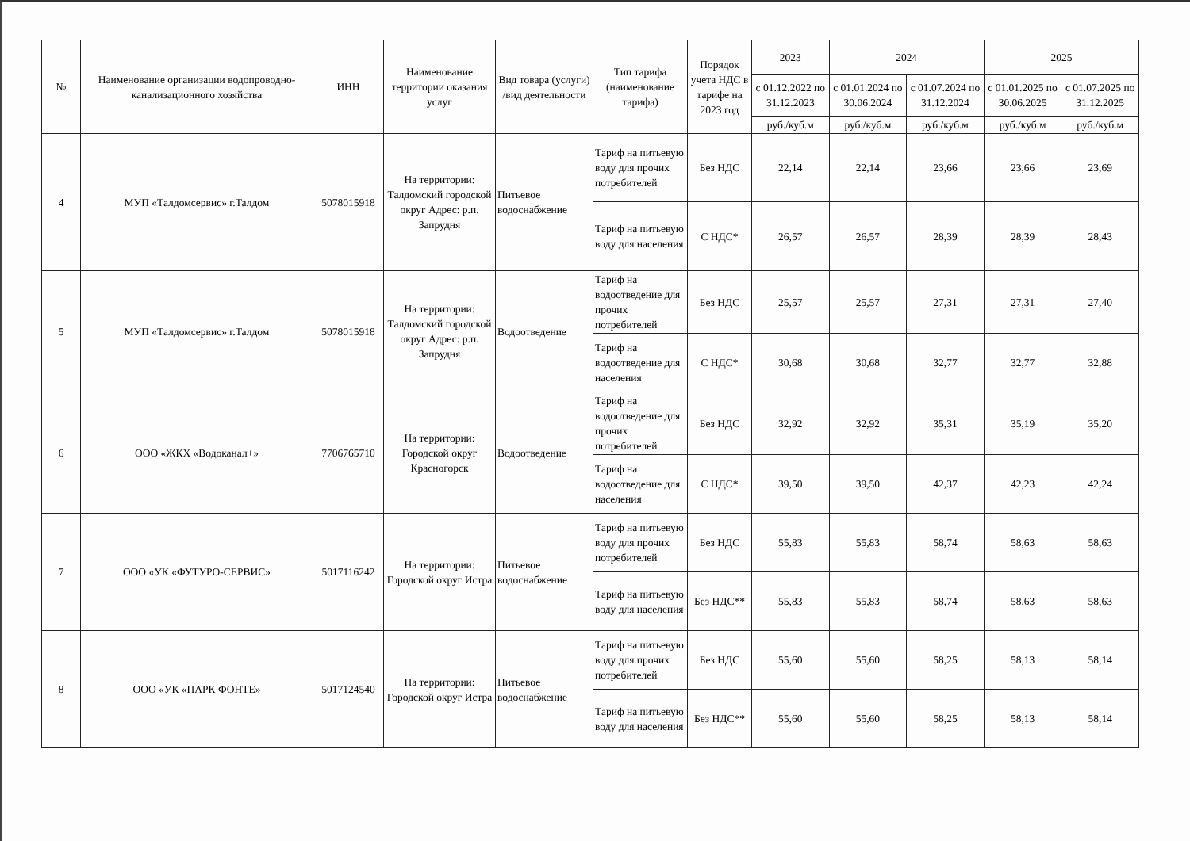| № | Наименование организации водопроводно-канализационного хозяйства | ИНН | Наименование территории оказания услуг | Вид товара (услуги) /вид деятельности | Тип тарифа (наименование тарифа) | Порядок учета НДС в тарифе на 2023 год | 2023 | 2024 | | 2025 | |
| --- | --- | --- | --- | --- | --- | --- | --- | --- | --- | --- | --- |
| | | | | | | | с 01.12.2022 по 31.12.2023 | с 01.01.2024 по 30.06.2024 | с 01.07.2024 по 31.12.2024 | с 01.01.2025 по 30.06.2025 | с 01.07.2025 по 31.12.2025 |
| | | | | | | | руб./куб.м | руб./куб.м | руб./куб.м | руб./куб.м | руб./куб.м |
| 4 | МУП «Талдомсервис» г.Талдом | 5078015918 | На территории: Талдомский городской округ Адрес: р.п. Запрудня | Питьевое водоснабжение | Тариф на питьевую воду для прочих потребителей | Без НДС | 22,14 | 22,14 | 23,66 | 23,66 | 23,69 |
| | | | | | Тариф на питьевую воду для населения | С НДС* | 26,57 | 26,57 | 28,39 | 28,39 | 28,43 |
| 5 | МУП «Талдомсервис» г.Талдом | 5078015918 | На территории: Талдомский городской округ Адрес: р.п. Запрудня | Водоотведение | Тариф на водоотведение для прочих потребителей | Без НДС | 25,57 | 25,57 | 27,31 | 27,31 | 27,40 |
| | | | | | Тариф на водоотведение для населения | С НДС* | 30,68 | 30,68 | 32,77 | 32,77 | 32,88 |
| 6 | ООО «ЖКХ «Водоканал+» | 7706765710 | На территории: Городской округ Красногорск | Водоотведение | Тариф на водоотведение для прочих потребителей | Без НДС | 32,92 | 32,92 | 35,31 | 35,19 | 35,20 |
| | | | | | Тариф на водоотведение для населения | С НДС* | 39,50 | 39,50 | 42,37 | 42,23 | 42,24 |
| 7 | ООО «УК «ФУТУРО-СЕРВИС» | 5017116242 | На территории: Городской округ Истра | Питьевое водоснабжение | Тариф на питьевую воду для прочих потребителей | Без НДС | 55,83 | 55,83 | 58,74 | 58,63 | 58,63 |
| | | | | | Тариф на питьевую воду для населения | Без НДС** | 55,83 | 55,83 | 58,74 | 58,63 | 58,63 |
| 8 | ООО «УК «ПАРК ФОНТЕ» | 5017124540 | На территории: Городской округ Истра | Питьевое водоснабжение | Тариф на питьевую воду для прочих потребителей | Без НДС | 55,60 | 55,60 | 58,25 | 58,13 | 58,14 |
| | | | | | Тариф на питьевую воду для населения | Без НДС** | 55,60 | 55,60 | 58,25 | 58,13 | 58,14 |